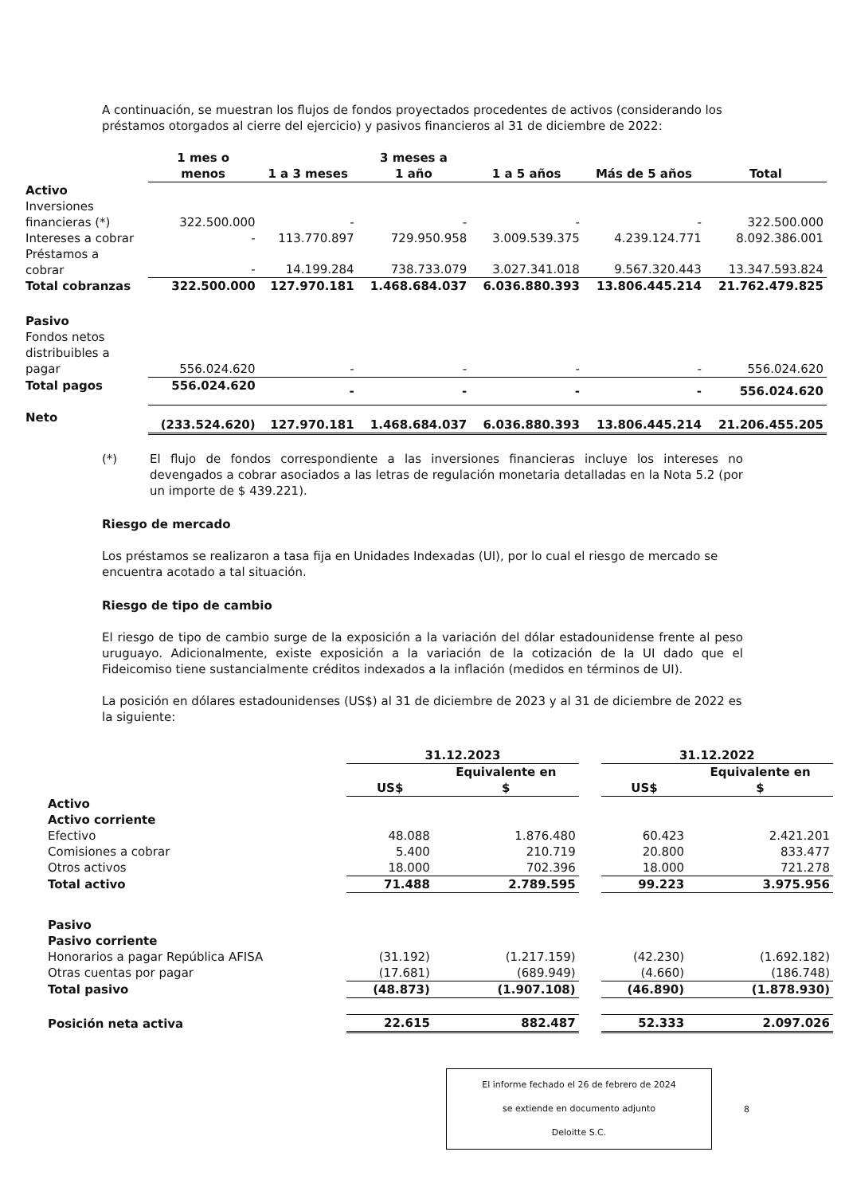A continuación, se muestran los flujos de fondos proyectados procedentes de activos (considerando los préstamos otorgados al cierre del ejercicio) y pasivos financieros al 31 de diciembre de 2022:
| | 1 mes o menos | 1 a 3 meses | 3 meses a 1 año | 1 a 5 años | Más de 5 años | Total |
| --- | --- | --- | --- | --- | --- | --- |
| Activo | | | | | | |
| Inversiones financieras (*) | 322.500.000 | - | - | - | - | 322.500.000 |
| Intereses a cobrar | - | 113.770.897 | 729.950.958 | 3.009.539.375 | 4.239.124.771 | 8.092.386.001 |
| Préstamos a cobrar | - | 14.199.284 | 738.733.079 | 3.027.341.018 | 9.567.320.443 | 13.347.593.824 |
| Total cobranzas | 322.500.000 | 127.970.181 | 1.468.684.037 | 6.036.880.393 | 13.806.445.214 | 21.762.479.825 |
| Pasivo | | | | | | |
| Fondos netos distribuibles a pagar | 556.024.620 | - | - | - | - | 556.024.620 |
| Total pagos | 556.024.620 | - | - | - | - | 556.024.620 |
| Neto | (233.524.620) | 127.970.181 | 1.468.684.037 | 6.036.880.393 | 13.806.445.214 | 21.206.455.205 |
(*) El flujo de fondos correspondiente a las inversiones financieras incluye los intereses no devengados a cobrar asociados a las letras de regulación monetaria detalladas en la Nota 5.2 (por un importe de $ 439.221).
Riesgo de mercado
Los préstamos se realizaron a tasa fija en Unidades Indexadas (UI), por lo cual el riesgo de mercado se encuentra acotado a tal situación.
Riesgo de tipo de cambio
El riesgo de tipo de cambio surge de la exposición a la variación del dólar estadounidense frente al peso uruguayo. Adicionalmente, existe exposición a la variación de la cotización de la UI dado que el Fideicomiso tiene sustancialmente créditos indexados a la inflación (medidos en términos de UI).
La posición en dólares estadounidenses (US$) al 31 de diciembre de 2023 y al 31 de diciembre de 2022 es la siguiente:
| | 31.12.2023 | | | 31.12.2022 | |
| | US$ | Equivalente en $ | | US$ | Equivalente en $ |
| Activo | | | | | |
| Activo corriente | | | | | |
| Efectivo | 48.088 | 1.876.480 | | 60.423 | 2.421.201 |
| Comisiones a cobrar | 5.400 | 210.719 | | 20.800 | 833.477 |
| Otros activos | 18.000 | 702.396 | | 18.000 | 721.278 |
| Total activo | 71.488 | 2.789.595 | | 99.223 | 3.975.956 |
| Pasivo | | | | | |
| Pasivo corriente | | | | | |
| Honorarios a pagar República AFISA | (31.192) | (1.217.159) | | (42.230) | (1.692.182) |
| Otras cuentas por pagar | (17.681) | (689.949) | | (4.660) | (186.748) |
| Total pasivo | (48.873) | (1.907.108) | | (46.890) | (1.878.930) |
| Posición neta activa | 22.615 | 882.487 | | 52.333 | 2.097.026 |
El informe fechado el 26 de febrero de 2024
se extiende en documento adjunto
Deloitte S.C.
8